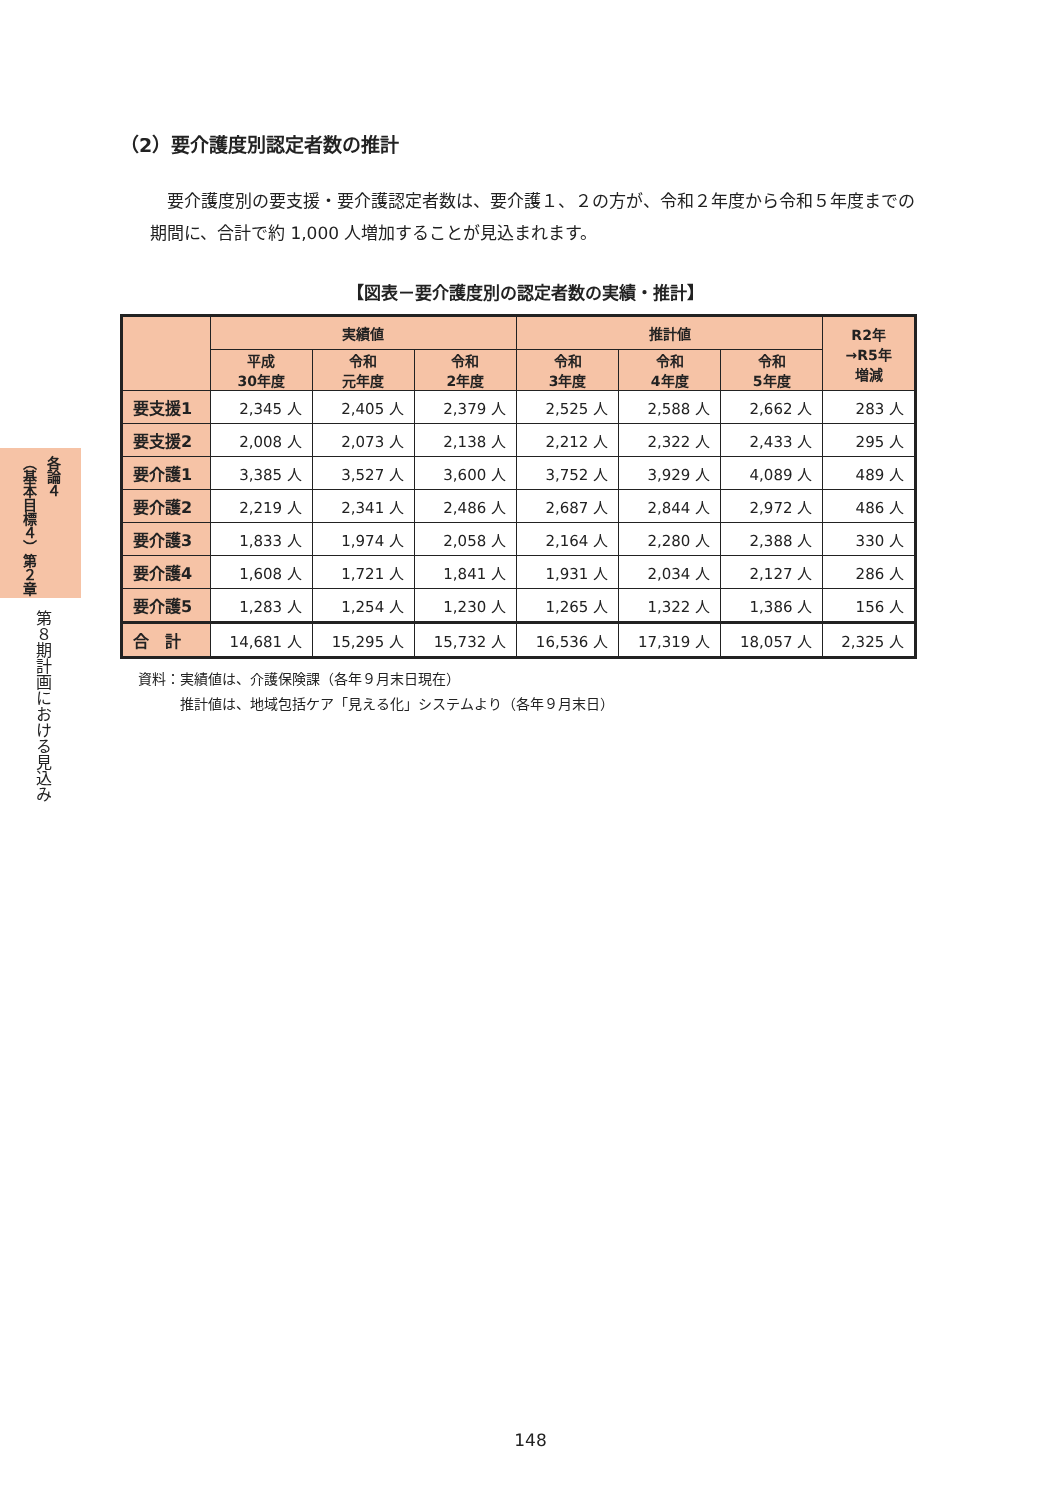各論４ （基本目標４）第２章
第８期計画における見込み
（2）要介護度別認定者数の推計
要介護度別の要支援・要介護認定者数は、要介護１、２の方が、令和２年度から令和５年度までの期間に、合計で約 1,000 人増加することが見込まれます。
【図表－要介護度別の認定者数の実績・推計】
| | 実績値 | | | 推計値 | | | R2年 →R5年 増減 |
| --- | --- | --- | --- | --- | --- | --- | --- |
| | 平成 30年度 | 令和 元年度 | 令和 2年度 | 令和 3年度 | 令和 4年度 | 令和 5年度 | |
| 要支援1 | 2,345 人 | 2,405 人 | 2,379 人 | 2,525 人 | 2,588 人 | 2,662 人 | 283 人 |
| 要支援2 | 2,008 人 | 2,073 人 | 2,138 人 | 2,212 人 | 2,322 人 | 2,433 人 | 295 人 |
| 要介護1 | 3,385 人 | 3,527 人 | 3,600 人 | 3,752 人 | 3,929 人 | 4,089 人 | 489 人 |
| 要介護2 | 2,219 人 | 2,341 人 | 2,486 人 | 2,687 人 | 2,844 人 | 2,972 人 | 486 人 |
| 要介護3 | 1,833 人 | 1,974 人 | 2,058 人 | 2,164 人 | 2,280 人 | 2,388 人 | 330 人 |
| 要介護4 | 1,608 人 | 1,721 人 | 1,841 人 | 1,931 人 | 2,034 人 | 2,127 人 | 286 人 |
| 要介護5 | 1,283 人 | 1,254 人 | 1,230 人 | 1,265 人 | 1,322 人 | 1,386 人 | 156 人 |
| 合 計 | 14,681 人 | 15,295 人 | 15,732 人 | 16,536 人 | 17,319 人 | 18,057 人 | 2,325 人 |
資料：実績値は、介護保険課（各年９月末日現在）
　　　推計値は、地域包括ケア「見える化」システムより（各年９月末日）
148